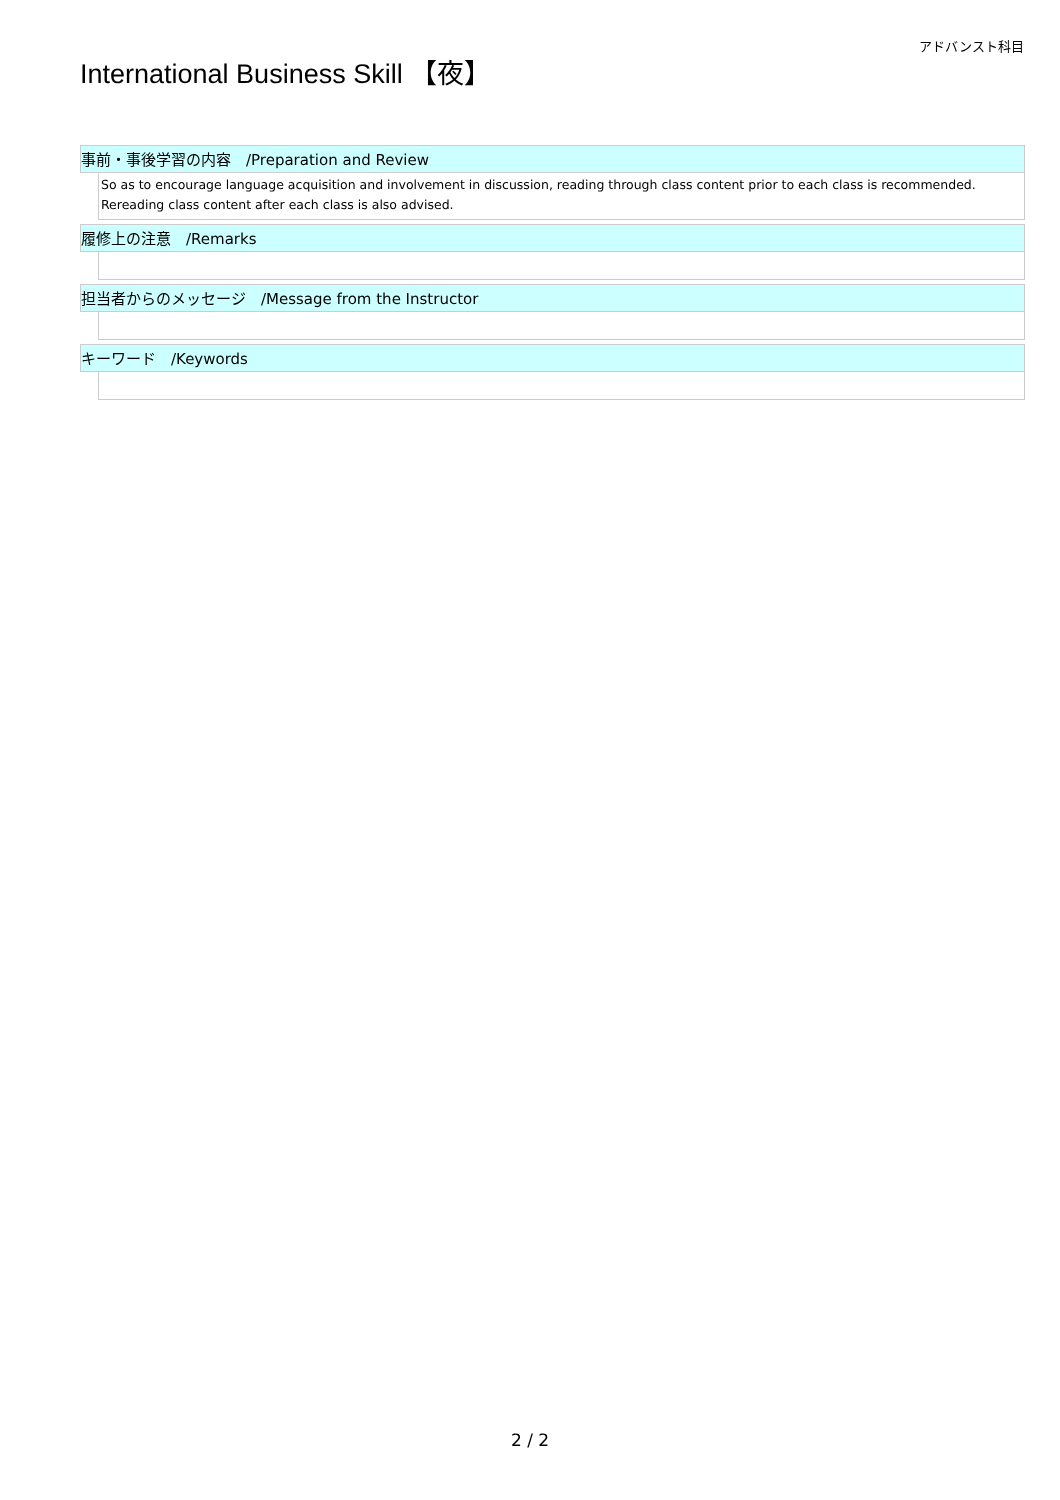アドバンスト科目
International Business Skill 【夜】
事前・事後学習の内容　/Preparation and Review
So as to encourage language acquisition and involvement in discussion, reading through class content prior to each class is recommended.
Rereading class content after each class is also advised.
履修上の注意　/Remarks
担当者からのメッセージ　/Message from the Instructor
キーワード　/Keywords
2 / 2